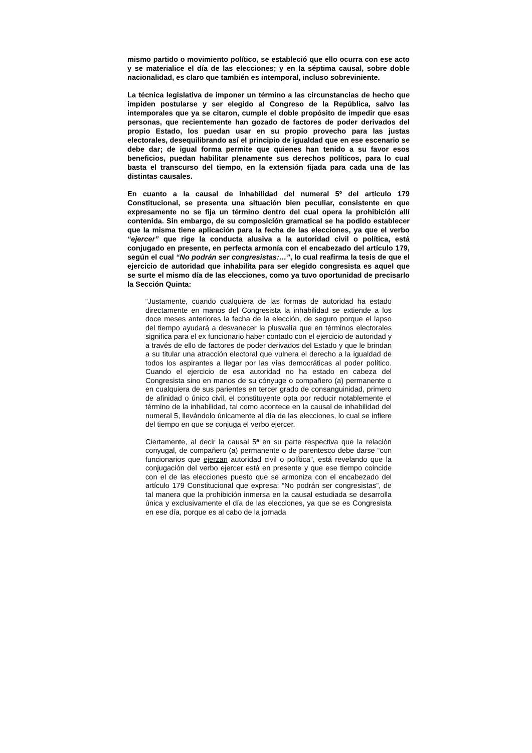mismo partido o movimiento político, se estableció que ello ocurra con ese acto y se materialice el día de las elecciones; y en la séptima causal, sobre doble nacionalidad, es claro que también es intemporal, incluso sobreviniente.
La técnica legislativa de imponer un término a las circunstancias de hecho que impiden postularse y ser elegido al Congreso de la República, salvo las intemporales que ya se citaron, cumple el doble propósito de impedir que esas personas, que recientemente han gozado de factores de poder derivados del propio Estado, los puedan usar en su propio provecho para las justas electorales, desequilibrando así el principio de igualdad que en ese escenario se debe dar; de igual forma permite que quienes han tenido a su favor esos beneficios, puedan habilitar plenamente sus derechos políticos, para lo cual basta el transcurso del tiempo, en la extensión fijada para cada una de las distintas causales.
En cuanto a la causal de inhabilidad del numeral 5º del artículo 179 Constitucional, se presenta una situación bien peculiar, consistente en que expresamente no se fija un término dentro del cual opera la prohibición allí contenida. Sin embargo, de su composición gramatical se ha podido establecer que la misma tiene aplicación para la fecha de las elecciones, ya que el verbo “ejercer” que rige la conducta alusiva a la autoridad civil o política, está conjugado en presente, en perfecta armonía con el encabezado del artículo 179, según el cual “No podrán ser congresistas:…”, lo cual reafirma la tesis de que el ejercicio de autoridad que inhabilita para ser elegido congresista es aquel que se surte el mismo día de las elecciones, como ya tuvo oportunidad de precisarlo la Sección Quinta:
“Justamente, cuando cualquiera de las formas de autoridad ha estado directamente en manos del Congresista la inhabilidad se extiende a los doce meses anteriores la fecha de la elección, de seguro porque el lapso del tiempo ayudará a desvanecer la plusvalía que en términos electorales significa para el ex funcionario haber contado con el ejercicio de autoridad y a través de ello de factores de poder derivados del Estado y que le brindan a su titular una atracción electoral que vulnera el derecho a la igualdad de todos los aspirantes a llegar por las vías democráticas al poder político. Cuando el ejercicio de esa autoridad no ha estado en cabeza del Congresista sino en manos de su cónyuge o compañero (a) permanente o en cualquiera de sus parientes en tercer grado de consanguinidad, primero de afinidad o único civil, el constituyente opta por reducir notablemente el término de la inhabilidad, tal como acontece en la causal de inhabilidad del numeral 5, llevándolo únicamente al día de las elecciones, lo cual se infiere del tiempo en que se conjuga el verbo ejercer.
Ciertamente, al decir la causal 5ª en su parte respectiva que la relación conyugal, de compañero (a) permanente o de parentesco debe darse “con funcionarios que ejerzan autoridad civil o política”, está revelando que la conjugación del verbo ejercer está en presente y que ese tiempo coincide con el de las elecciones puesto que se armoniza con el encabezado del artículo 179 Constitucional que expresa: “No podrán ser congresistas”, de tal manera que la prohibición inmersa en la causal estudiada se desarrolla única y exclusivamente el día de las elecciones, ya que se es Congresista en ese día, porque es al cabo de la jornada